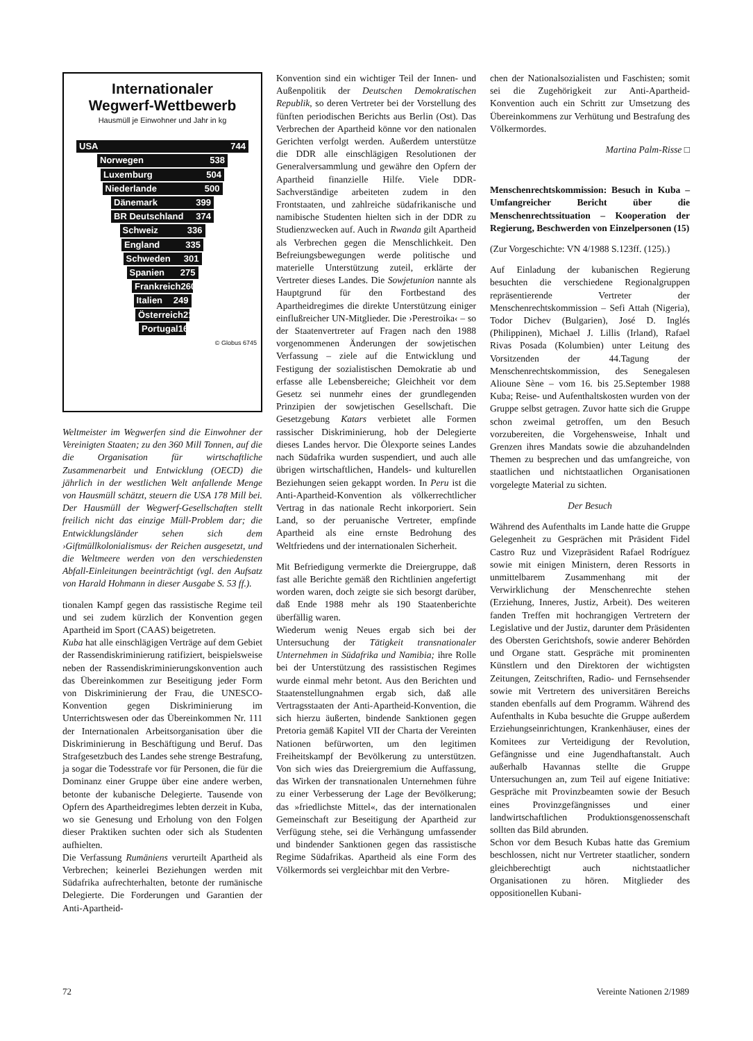Internationaler
Wegwerf-Wettbewerb
Hausmüll je Einwohner und Jahr in kg
USA 744
Norwegen 538
Luxemburg 504
Niederlande 500
Dänemark 399
BR Deutschland 374
Schweiz 336
England 335
Schweden 301
Spanien 275
Frankreich 260
Italien 249
Österreich 216
Portugal 167
© Globus 6745
Weltmeister im Wegwerfen sind die Einwohner der Vereinigten Staaten; zu den 360 Mill Tonnen, auf die die Organisation für wirtschaftliche Zusammenarbeit und Entwicklung (OECD) die jährlich in der westlichen Welt anfallende Menge von Hausmüll schätzt, steuern die USA 178 Mill bei. Der Hausmüll der Wegwerf-Gesellschaften stellt freilich nicht das einzige Müll-Problem dar; die Entwicklungsländer sehen sich dem ›Giftmüllkolonialismus‹ der Reichen ausgesetzt, und die Weltmeere werden von den verschiedensten Abfall-Einleitungen beeinträchtigt (vgl. den Aufsatz von Harald Hohmann in dieser Ausgabe S. 53 ff.).
tionalen Kampf gegen das rassistische Regime teil und sei zudem kürzlich der Konvention gegen Apartheid im Sport (CAAS) beigetreten.
Kuba hat alle einschlägigen Verträge auf dem Gebiet der Rassendiskriminierung ratifiziert, beispielsweise neben der Rassendiskriminierungskonvention auch das Übereinkommen zur Beseitigung jeder Form von Diskriminierung der Frau, die UNESCO-Konvention gegen Diskriminierung im Unterrichtswesen oder das Übereinkommen Nr. 111 der Internationalen Arbeitsorganisation über die Diskriminierung in Beschäftigung und Beruf. Das Strafgesetzbuch des Landes sehe strenge Bestrafung, ja sogar die Todesstrafe vor für Personen, die für die Dominanz einer Gruppe über eine andere werben, betonte der kubanische Delegierte. Tausende von Opfern des Apartheidregimes lebten derzeit in Kuba, wo sie Genesung und Erholung von den Folgen dieser Praktiken suchten oder sich als Studenten aufhielten.
Die Verfassung Rumäniens verurteilt Apartheid als Verbrechen; keinerlei Beziehungen werden mit Südafrika aufrechterhalten, betonte der rumänische Delegierte. Die Forderungen und Garantien der Anti-Apartheid-
Konvention sind ein wichtiger Teil der Innen- und Außenpolitik der Deutschen Demokratischen Republik, so deren Vertreter bei der Vorstellung des fünften periodischen Berichts aus Berlin (Ost). Das Verbrechen der Apartheid könne vor den nationalen Gerichten verfolgt werden. Außerdem unterstütze die DDR alle einschlägigen Resolutionen der Generalversammlung und gewähre den Opfern der Apartheid finanzielle Hilfe. Viele DDR-Sachverständige arbeiteten zudem in den Frontstaaten, und zahlreiche südafrikanische und namibische Studenten hielten sich in der DDR zu Studienzwecken auf. Auch in Rwanda gilt Apartheid als Verbrechen gegen die Menschlichkeit. Den Befreiungsbewegungen werde politische und materielle Unterstützung zuteil, erklärte der Vertreter dieses Landes. Die Sowjetunion nannte als Hauptgrund für den Fortbestand des Apartheidregimes die direkte Unterstützung einiger einflußreicher UN-Mitglieder. Die ›Perestroika‹ – so der Staatenvertreter auf Fragen nach den 1988 vorgenommenen Änderungen der sowjetischen Verfassung – ziele auf die Entwicklung und Festigung der sozialistischen Demokratie ab und erfasse alle Lebensbereiche; Gleichheit vor dem Gesetz sei nunmehr eines der grundlegenden Prinzipien der sowjetischen Gesellschaft. Die Gesetzgebung Katars verbietet alle Formen rassischer Diskriminierung, hob der Delegierte dieses Landes hervor. Die Ölexporte seines Landes nach Südafrika wurden suspendiert, und auch alle übrigen wirtschaftlichen, Handels- und kulturellen Beziehungen seien gekappt worden. In Peru ist die Anti-Apartheid-Konvention als völkerrechtlicher Vertrag in das nationale Recht inkorporiert. Sein Land, so der peruanische Vertreter, empfinde Apartheid als eine ernste Bedrohung des Weltfriedens und der internationalen Sicherheit.
Mit Befriedigung vermerkte die Dreiergruppe, daß fast alle Berichte gemäß den Richtlinien angefertigt worden waren, doch zeigte sie sich besorgt darüber, daß Ende 1988 mehr als 190 Staatenberichte überfällig waren.
Wiederum wenig Neues ergab sich bei der Untersuchung der Tätigkeit transnationaler Unternehmen in Südafrika und Namibia; ihre Rolle bei der Unterstützung des rassistischen Regimes wurde einmal mehr betont. Aus den Berichten und Staatenstellungnahmen ergab sich, daß alle Vertragsstaaten der Anti-Apartheid-Konvention, die sich hierzu äußerten, bindende Sanktionen gegen Pretoria gemäß Kapitel VII der Charta der Vereinten Nationen befürworten, um den legitimen Freiheitskampf der Bevölkerung zu unterstützen. Von sich wies das Dreiergremium die Auffassung, das Wirken der transnationalen Unternehmen führe zu einer Verbesserung der Lage der Bevölkerung; das »friedlichste Mittel«, das der internationalen Gemeinschaft zur Beseitigung der Apartheid zur Verfügung stehe, sei die Verhängung umfassender und bindender Sanktionen gegen das rassistische Regime Südafrikas. Apartheid als eine Form des Völkermords sei vergleichbar mit den Verbre-
chen der Nationalsozialisten und Faschisten; somit sei die Zugehörigkeit zur Anti-Apartheid-Konvention auch ein Schritt zur Umsetzung des Übereinkommens zur Verhütung und Bestrafung des Völkermordes.
Martina Palm-Risse □
Menschenrechtskommission: Besuch in Kuba – Umfangreicher Bericht über die Menschenrechtssituation – Kooperation der Regierung, Beschwerden von Einzelpersonen (15)
(Zur Vorgeschichte: VN 4/1988 S.123ff. (125).)
Auf Einladung der kubanischen Regierung besuchten die verschiedene Regionalgruppen repräsentierende Vertreter der Menschenrechtskommission – Sefi Attah (Nigeria), Todor Dichev (Bulgarien), José D. Inglés (Philippinen), Michael J. Lillis (Irland), Rafael Rivas Posada (Kolumbien) unter Leitung des Vorsitzenden der 44.Tagung der Menschenrechtskommission, des Senegalesen Alioune Sène – vom 16. bis 25.September 1988 Kuba; Reise- und Aufenthaltskosten wurden von der Gruppe selbst getragen. Zuvor hatte sich die Gruppe schon zweimal getroffen, um den Besuch vorzubereiten, die Vorgehensweise, Inhalt und Grenzen ihres Mandats sowie die abzuhandelnden Themen zu besprechen und das umfangreiche, von staatlichen und nichtstaatlichen Organisationen vorgelegte Material zu sichten.
Der Besuch
Während des Aufenthalts im Lande hatte die Gruppe Gelegenheit zu Gesprächen mit Präsident Fidel Castro Ruz und Vizepräsident Rafael Rodríguez sowie mit einigen Ministern, deren Ressorts in unmittelbarem Zusammenhang mit der Verwirklichung der Menschenrechte stehen (Erziehung, Inneres, Justiz, Arbeit). Des weiteren fanden Treffen mit hochrangigen Vertretern der Legislative und der Justiz, darunter dem Präsidenten des Obersten Gerichtshofs, sowie anderer Behörden und Organe statt. Gespräche mit prominenten Künstlern und den Direktoren der wichtigsten Zeitungen, Zeitschriften, Radio- und Fernsehsender sowie mit Vertretern des universitären Bereichs standen ebenfalls auf dem Programm. Während des Aufenthalts in Kuba besuchte die Gruppe außerdem Erziehungseinrichtungen, Krankenhäuser, eines der Komitees zur Verteidigung der Revolution, Gefängnisse und eine Jugendhaftanstalt. Auch außerhalb Havannas stellte die Gruppe Untersuchungen an, zum Teil auf eigene Initiative: Gespräche mit Provinzbeamten sowie der Besuch eines Provinzgefängnisses und einer landwirtschaftlichen Produktionsgenossenschaft sollten das Bild abrunden.
Schon vor dem Besuch Kubas hatte das Gremium beschlossen, nicht nur Vertreter staatlicher, sondern gleichberechtigt auch nichtstaatlicher Organisationen zu hören. Mitglieder des oppositionellen Kubani-
72 Vereinte Nationen 2/1989